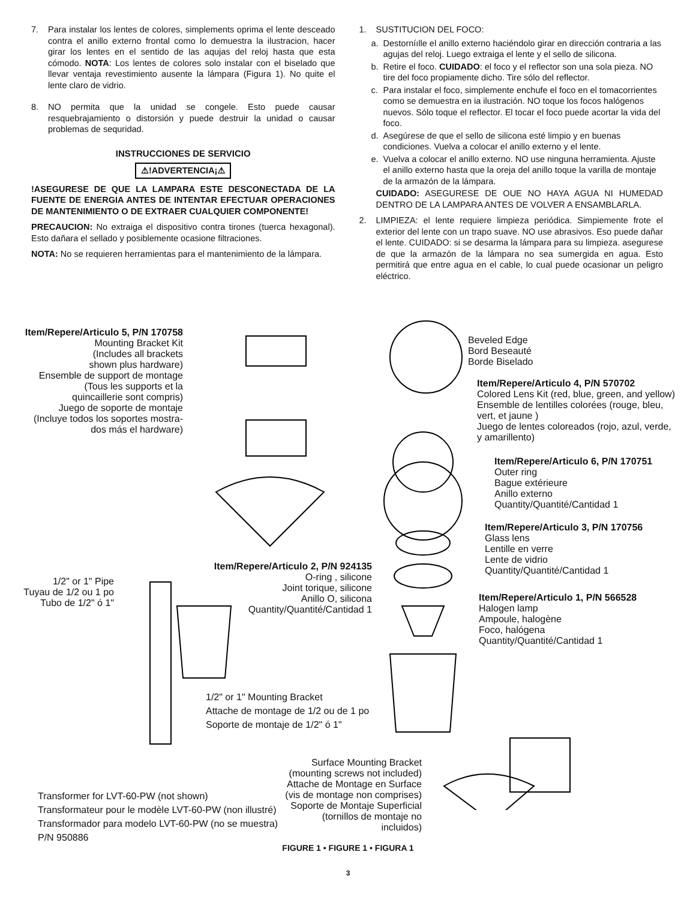7. Para instalar los lentes de colores, simplements oprima el lente desceado contra el anillo externo frontal como lo demuestra la ilustracion, hacer girar los lentes en el sentido de las aqujas del reloj hasta que esta cómodo. NOTA: Los lentes de colores solo instalar con el biselado que llevar ventaja revestimiento ausente la lámpara (Figura 1). No quite el lente claro de vidrio.
8. NO permita que la unidad se congele. Esto puede causar resquebrajamiento o distorsión y puede destruir la unidad o causar problemas de sequridad.
INSTRUCCIONES DE SERVICIO
⚠!ADVERTENCIA¡⚠
!ASEGURESE DE QUE LA LAMPARA ESTE DESCONECTADA DE LA FUENTE DE ENERGIA ANTES DE INTENTAR EFECTUAR OPERACIONES DE MANTENIMIENTO O DE EXTRAER CUALQUIER COMPONENTE!
PRECAUCION: No extraiga el dispositivo contra tirones (tuerca hexagonal). Esto dañara el sellado y posiblemente ocasione filtraciones.
NOTA: No se requieren herramientas para el mantenimiento de la lámpara.
1. SUSTITUCION DEL FOCO:
a. Destorníılle el anillo externo haciéndolo girar en dirección contraria a las agujas del reloj. Luego extraiga el lente y el sello de silicona.
b. Retire el foco. CUIDADO: el foco y el reflector son una sola pieza. NO tire del foco propiamente dicho. Tire sólo del reflector.
c. Para instalar el foco, simplemente enchufe el foco en el tomacorrientes como se demuestra en ia ilustración. NO toque los focos halógenos nuevos. Sólo toque el reflector. El tocar el foco puede acortar la vida del foco.
d. Asegúrese de que el sello de silicona esté limpio y en buenas condiciones. Vuelva a colocar el anillo externo y el lente.
e. Vuelva a colocar el anillo externo. NO use ninguna herramienta. Ajuste el anillo externo hasta que la oreja del anillo toque la varilla de montaje de la armazón de la lámpara.
CUIDADO: ASEGURESE DE OUE NO HAYA AGUA NI HUMEDAD DENTRO DE LA LAMPARA ANTES DE VOLVER A ENSAMBLARLA.
2. LIMPIEZA: el lente requiere limpieza periódica. Simpiemente frote el exterior del lente con un trapo suave. NO use abrasivos. Eso puede dañar el lente. CUIDADO: si se desarma la lámpara para su limpieza. asegurese de que la armazón de la lámpara no sea sumergida en agua. Esto permitirá que entre agua en el cable, lo cual puede ocasionar un peligro eléctrico.
Item/Repere/Articulo 5, P/N 170758
Mounting Bracket Kit
(Includes all brackets
shown plus hardware)
Ensemble de support de montage
(Tous les supports et la
quincaillerie sont compris)
Juego de soporte de montaje
(Incluye todos los soportes mostra-
dos más el hardware)
Beveled Edge
Bord Beseauté
Borde Biselado
Item/Repere/Articulo 4, P/N 570702
Colored Lens Kit (red, blue, green, and yellow)
Ensemble de lentilles colorées (rouge, bleu,
vert, et jaune )
Juego de lentes coloreados (rojo, azul, verde,
y amarillento)
Item/Repere/Articulo 6, P/N 170751
Outer ring
Bague extérieure
Anillo externo
Quantity/Quantité/Cantidad 1
Item/Repere/Articulo 3, P/N 170756
Glass lens
Lentille en verre
Lente de vidrio
Quantity/Quantité/Cantidad 1
Item/Repere/Articulo 2, P/N 924135
O-ring , silicone
Joint torique, silicone
Anillo O, silicona
Quantity/Quantité/Cantidad 1
1/2" or 1" Pipe
Tuyau de 1/2 ou 1 po
Tubo de 1/2" ó 1"
Item/Repere/Articulo 1, P/N 566528
Halogen lamp
Ampoule, halogène
Foco, halógena
Quantity/Quantité/Cantidad 1
1/2" or 1" Mounting Bracket
Attache de montage de 1/2 ou de 1 po
Soporte de montaje de 1/2" ó 1"
Surface Mounting Bracket
(mounting screws not included)
Attache de Montage en Surface
(vis de montage non comprises)
Soporte de Montaje Superficial
(tornillos de montaje no incluidos)
Transformer for LVT-60-PW (not shown)
Transformateur pour le modèle LVT-60-PW (non illustré)
Transformador para modelo LVT-60-PW (no se muestra)
P/N 950886
FIGURE 1 • FIGURE 1 • FIGURA 1
3